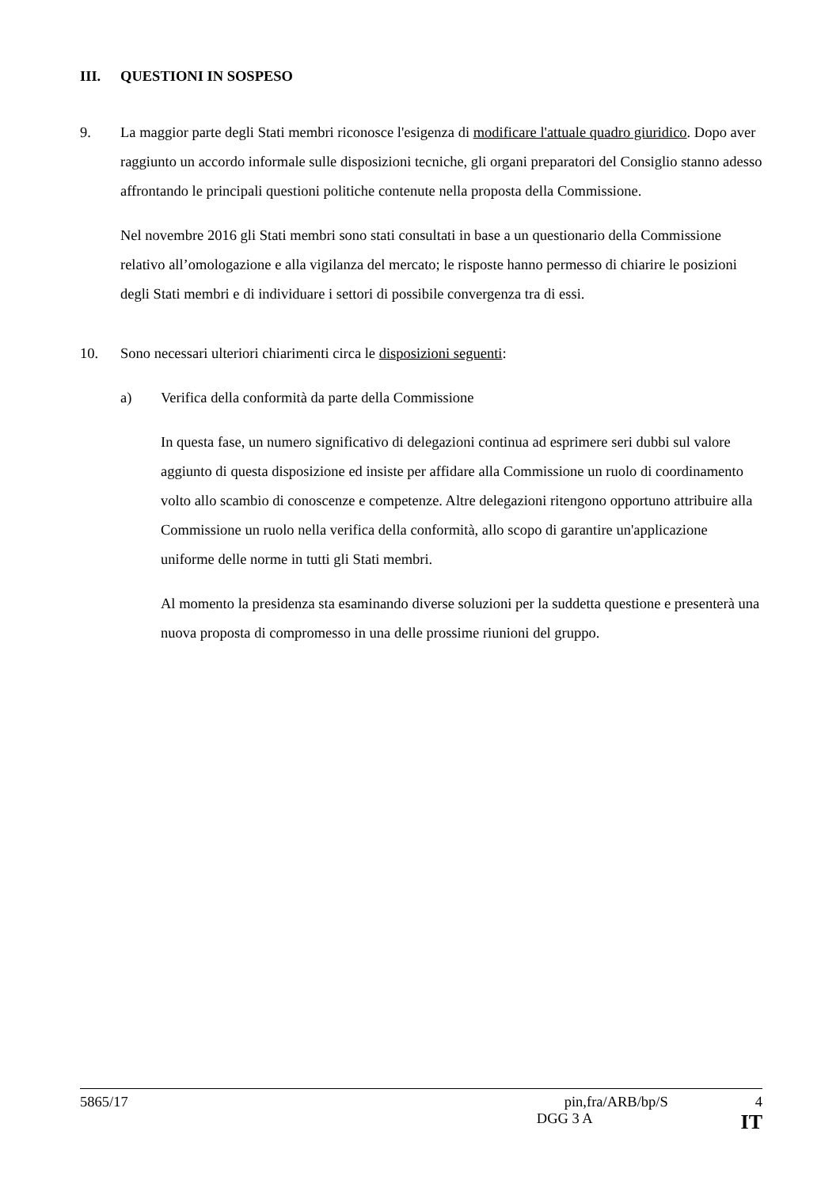III. QUESTIONI IN SOSPESO
9. La maggior parte degli Stati membri riconosce l'esigenza di modificare l'attuale quadro giuridico. Dopo aver raggiunto un accordo informale sulle disposizioni tecniche, gli organi preparatori del Consiglio stanno adesso affrontando le principali questioni politiche contenute nella proposta della Commissione.
Nel novembre 2016 gli Stati membri sono stati consultati in base a un questionario della Commissione relativo all’omologazione e alla vigilanza del mercato; le risposte hanno permesso di chiarire le posizioni degli Stati membri e di individuare i settori di possibile convergenza tra di essi.
10. Sono necessari ulteriori chiarimenti circa le disposizioni seguenti:
a) Verifica della conformità da parte della Commissione
In questa fase, un numero significativo di delegazioni continua ad esprimere seri dubbi sul valore aggiunto di questa disposizione ed insiste per affidare alla Commissione un ruolo di coordinamento volto allo scambio di conoscenze e competenze. Altre delegazioni ritengono opportuno attribuire alla Commissione un ruolo nella verifica della conformità, allo scopo di garantire un'applicazione uniforme delle norme in tutti gli Stati membri.
Al momento la presidenza sta esaminando diverse soluzioni per la suddetta questione e presenterà una nuova proposta di compromesso in una delle prossime riunioni del gruppo.
5865/17 pin,fra/ARB/bp/S 4
DGG 3 A IT